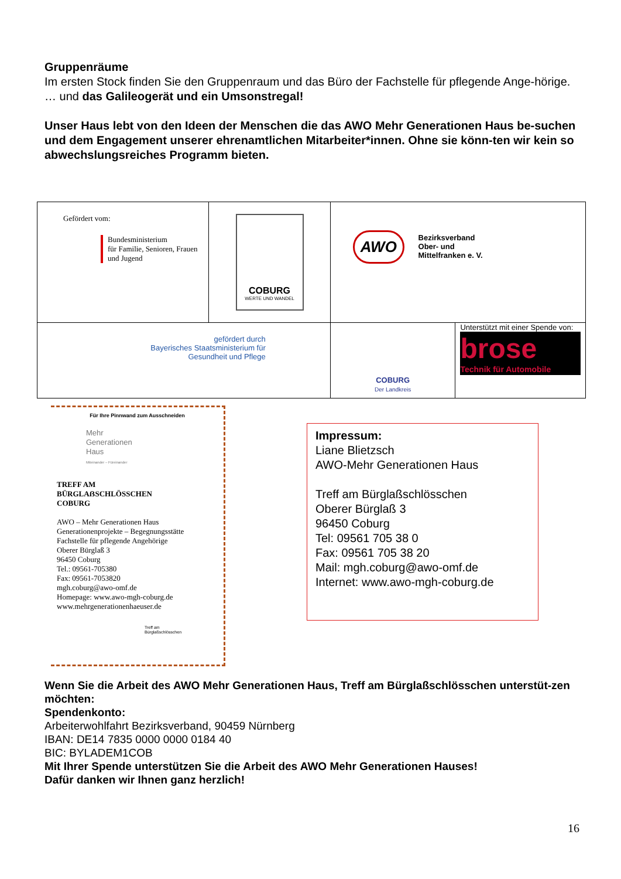Gruppenräume
Im ersten Stock finden Sie den Gruppenraum und das Büro der Fachstelle für pflegende Ange-hörige.
… und das Galileogerät und ein Umsonstregal!
Unser Haus lebt von den Ideen der Menschen die das AWO Mehr Generationen Haus be-suchen und dem Engagement unserer ehrenamtlichen Mitarbeiter*innen. Ohne sie könn-ten wir kein so abwechslungsreiches Programm bieten.
| Gefördert vom: Bundesministerium für Familie, Senioren, Frauen und Jugend | COBURG WERTE UND WANDEL | AWO Bezirksverband Ober- und Mittelfranken e. V. | |
| gefördert durch Bayerisches Staatsministerium für Gesundheit und Pflege | | COBURG Der Landkreis | Unterstützt mit einer Spende von: brose Technik für Automobile |
Für Ihre Pinnwand zum Ausschneiden
Mehr
Generationen
Haus
Miteinander – Füreinander
TREFF AM
BÜRGLAẞSCHLÖSSCHEN
COBURG
AWO – Mehr Generationen Haus
Generationenprojekte – Begegnungsstätte
Fachstelle für pflegende Angehörige
Oberer Bürglaß 3
96450 Coburg
Tel.: 09561-705380
Fax: 09561-7053820
mgh.coburg@awo-omf.de
Homepage: www.awo-mgh-coburg.de
www.mehrgenerationenhaeuser.de
Treff am
Bürglaßschlösschen
Impressum:
Liane Blietzsch
AWO-Mehr Generationen Haus
Treff am Bürglaßschlösschen
Oberer Bürglaß 3
96450 Coburg
Tel: 09561 705 38 0
Fax: 09561 705 38 20
Mail: mgh.coburg@awo-omf.de
Internet: www.awo-mgh-coburg.de
Wenn Sie die Arbeit des AWO Mehr Generationen Haus, Treff am Bürglaßschlösschen unterstüt-zen möchten:
Spendenkonto:
Arbeiterwohlfahrt Bezirksverband, 90459 Nürnberg
IBAN: DE14 7835 0000 0000 0184 40
BIC: BYLADEM1COB
Mit Ihrer Spende unterstützen Sie die Arbeit des AWO Mehr Generationen Hauses!
Dafür danken wir Ihnen ganz herzlich!
16